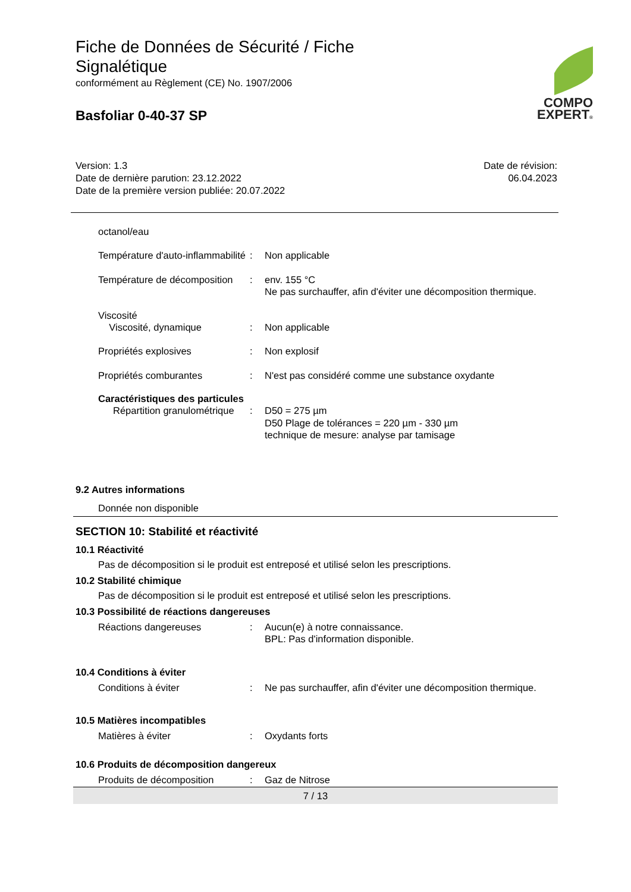Fiche de Données de Sécurité / Fiche Signalétique
conformément au Règlement (CE) No. 1907/2006
Basfoliar 0-40-37 SP
COMPO
EXPERT®
Version: 1.3
Date de dernière parution: 23.12.2022
Date de la première version publiée: 20.07.2022
Date de révision:
06.04.2023
octanol/eau
Température d'auto-inflammabilité
: Non applicable
Température de décomposition
: env. 155 °C
Ne pas surchauffer, afin d'éviter une décomposition thermique.
Viscosité
Viscosité, dynamique : Non applicable
Propriétés explosives : Non explosif
Propriétés comburantes : N'est pas considéré comme une substance oxydante
Caractéristiques des particules
Répartition granulométrique
: D50 = 275 µm
D50 Plage de tolérances = 220 µm - 330 µm
technique de mesure: analyse par tamisage
9.2 Autres informations
Donnée non disponible
SECTION 10: Stabilité et réactivité
10.1 Réactivité
Pas de décomposition si le produit est entreposé et utilisé selon les prescriptions.
10.2 Stabilité chimique
Pas de décomposition si le produit est entreposé et utilisé selon les prescriptions.
10.3 Possibilité de réactions dangereuses
Réactions dangereuses : Aucun(e) à notre connaissance.
BPL: Pas d'information disponible.
10.4 Conditions à éviter
Conditions à éviter : Ne pas surchauffer, afin d'éviter une décomposition thermique.
10.5 Matières incompatibles
Matières à éviter : Oxydants forts
10.6 Produits de décomposition dangereux
Produits de décomposition : Gaz de Nitrose
7 / 13